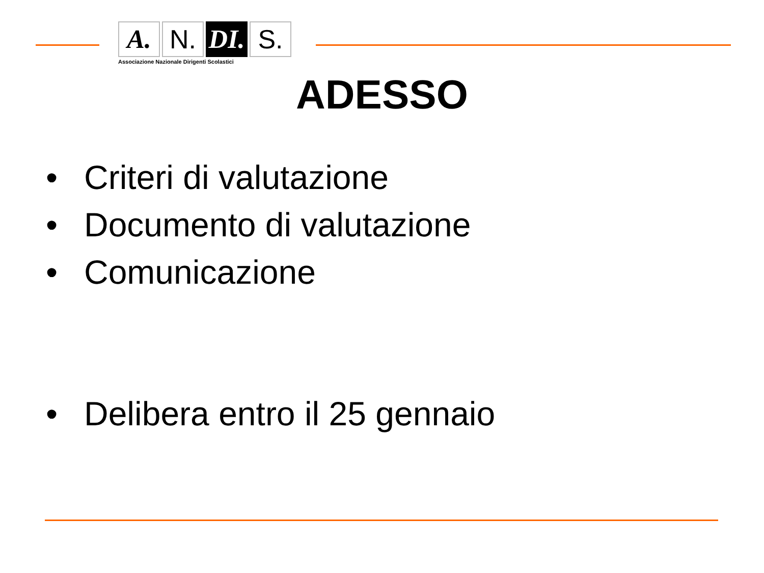A. N. DI.
S.
Associazione Nazionale Dirigenti Scolastici
ADESSO
• Criteri di valutazione
• Documento di valutazione
• Comunicazione
• Delibera entro il 25 gennaio